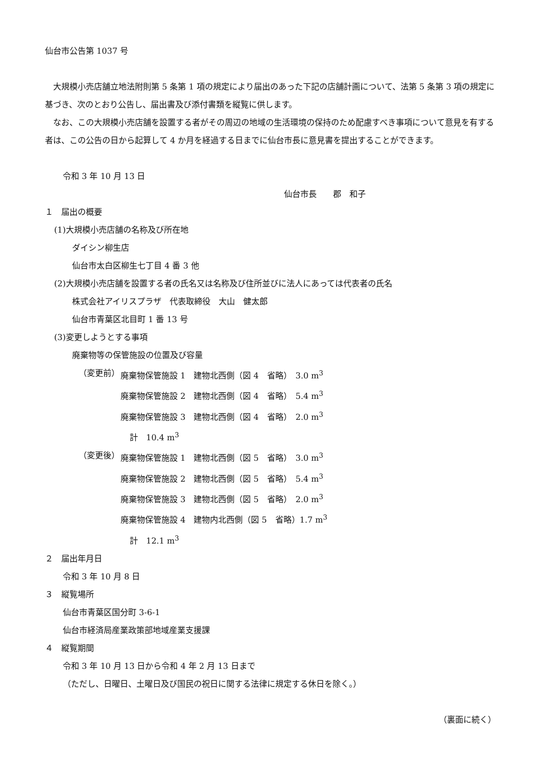仙台市公告第 1037 号
大規模小売店舗立地法附則第 5 条第 1 項の規定により届出のあった下記の店舗計画について、法第 5 条第 3 項の規定に基づき、次のとおり公告し、届出書及び添付書類を縦覧に供します。
なお、この大規模小売店舗を設置する者がその周辺の地域の生活環境の保持のため配慮すべき事項について意見を有する者は、この公告の日から起算して 4 か月を経過する日までに仙台市長に意見書を提出することができます。
令和 3 年 10 月 13 日
仙台市長　　郡　和子
１　届出の概要
(1)大規模小売店舗の名称及び所在地
ダイシン柳生店
仙台市太白区柳生七丁目 4 番 3 他
(2)大規模小売店舗を設置する者の氏名又は名称及び住所並びに法人にあっては代表者の氏名
株式会社アイリスプラザ　代表取締役　大山　健太郎
仙台市青葉区北目町 1 番 13 号
(3)変更しようとする事項
廃棄物等の保管施設の位置及び容量
（変更前） 廃棄物保管施設 1　建物北西側（図 4　省略）　3.0 m<sup>3</sup>
廃棄物保管施設 2　建物北西側（図 4　省略）　5.4 m<sup>3</sup>
廃棄物保管施設 3　建物北西側（図 4　省略）　2.0 m<sup>3</sup>
計　10.4 m<sup>3</sup>
（変更後） 廃棄物保管施設 1　建物北西側（図 5　省略）　3.0 m<sup>3</sup>
廃棄物保管施設 2　建物北西側（図 5　省略）　5.4 m<sup>3</sup>
廃棄物保管施設 3　建物北西側（図 5　省略）　2.0 m<sup>3</sup>
廃棄物保管施設 4　建物内北西側（図 5　省略）1.7 m<sup>3</sup>
計　12.1 m<sup>3</sup>
２　届出年月日
令和 3 年 10 月 8 日
３　縦覧場所
仙台市青葉区国分町 3-6-1
仙台市経済局産業政策部地域産業支援課
４　縦覧期間
令和 3 年 10 月 13 日から令和 4 年 2 月 13 日まで
（ただし、日曜日、土曜日及び国民の祝日に関する法律に規定する休日を除く。）
（裏面に続く）